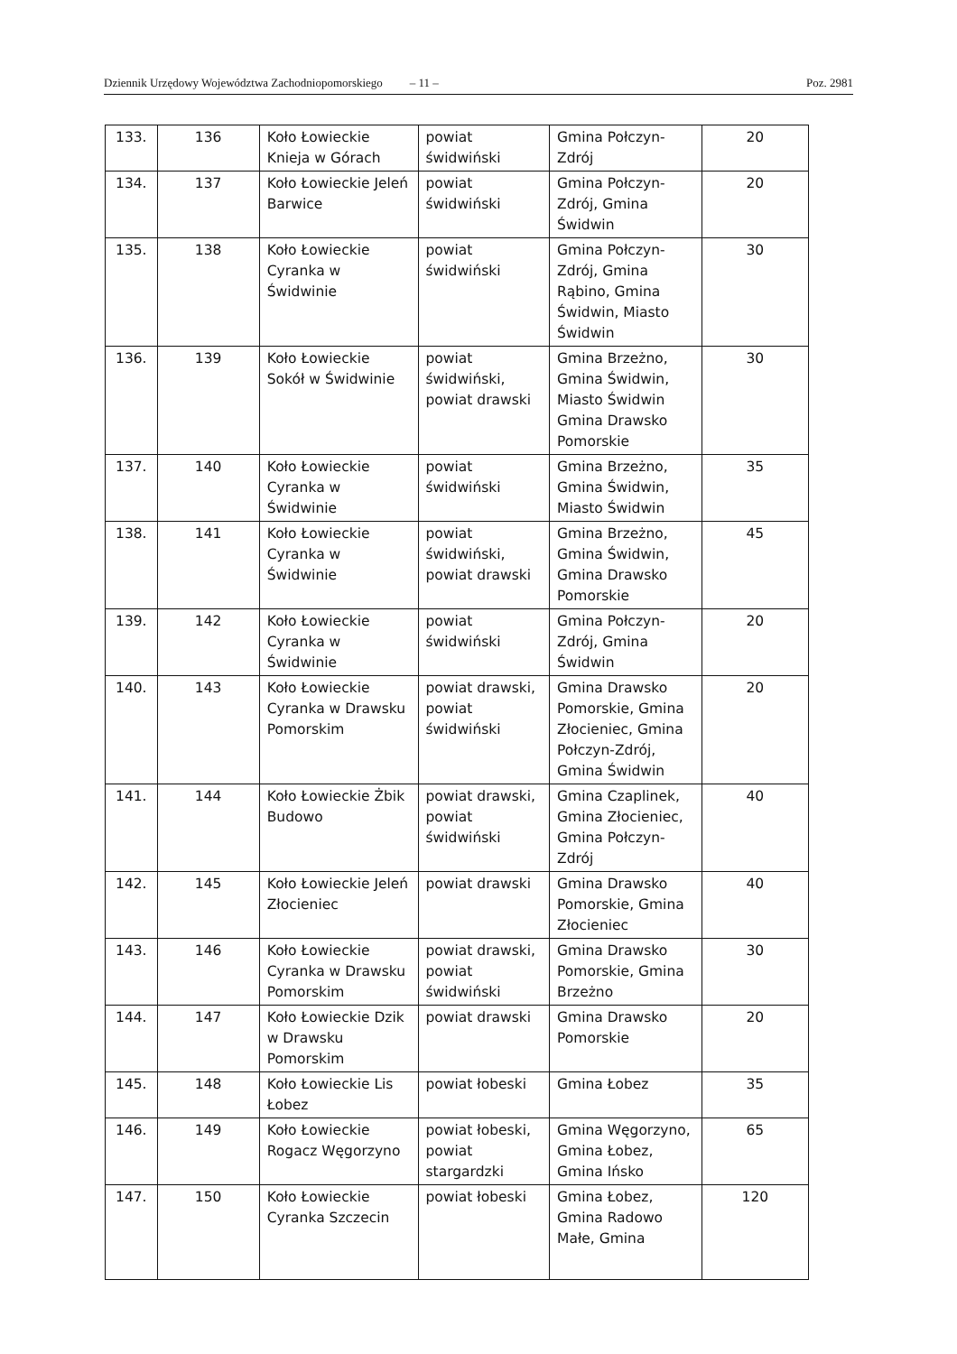Dziennik Urzędowy Województwa Zachodniopomorskiego – 11 – Poz. 2981
| 133. | 136 | Koło Łowieckie Knieja w Górach | powiat świdwiński | Gmina Połczyn-Zdrój | 20 |
| 134. | 137 | Koło Łowieckie Jeleń Barwice | powiat świdwiński | Gmina Połczyn-Zdrój, Gmina Świdwin | 20 |
| 135. | 138 | Koło Łowieckie Cyranka w Świdwinie | powiat świdwiński | Gmina Połczyn-Zdrój, Gmina Rąbino, Gmina Świdwin, Miasto Świdwin | 30 |
| 136. | 139 | Koło Łowieckie Sokół w Świdwinie | powiat świdwiński, powiat drawski | Gmina Brzeżno, Gmina Świdwin, Miasto Świdwin Gmina Drawsko Pomorskie | 30 |
| 137. | 140 | Koło Łowieckie Cyranka w Świdwinie | powiat świdwiński | Gmina Brzeżno, Gmina Świdwin, Miasto Świdwin | 35 |
| 138. | 141 | Koło Łowieckie Cyranka w Świdwinie | powiat świdwiński, powiat drawski | Gmina Brzeżno, Gmina Świdwin, Gmina Drawsko Pomorskie | 45 |
| 139. | 142 | Koło Łowieckie Cyranka w Świdwinie | powiat świdwiński | Gmina Połczyn-Zdrój, Gmina Świdwin | 20 |
| 140. | 143 | Koło Łowieckie Cyranka w Drawsku Pomorskim | powiat drawski, powiat świdwiński | Gmina Drawsko Pomorskie, Gmina Złocieniec, Gmina Połczyn-Zdrój, Gmina Świdwin | 20 |
| 141. | 144 | Koło Łowieckie Żbik Budowo | powiat drawski, powiat świdwiński | Gmina Czaplinek, Gmina Złocieniec, Gmina Połczyn-Zdrój | 40 |
| 142. | 145 | Koło Łowieckie Jeleń Złocieniec | powiat drawski | Gmina Drawsko Pomorskie, Gmina Złocieniec | 40 |
| 143. | 146 | Koło Łowieckie Cyranka w Drawsku Pomorskim | powiat drawski, powiat świdwiński | Gmina Drawsko Pomorskie, Gmina Brzeżno | 30 |
| 144. | 147 | Koło Łowieckie Dzik w Drawsku Pomorskim | powiat drawski | Gmina Drawsko Pomorskie | 20 |
| 145. | 148 | Koło Łowieckie Lis Łobez | powiat łobeski | Gmina Łobez | 35 |
| 146. | 149 | Koło Łowieckie Rogacz Węgorzyno | powiat łobeski, powiat stargardzki | Gmina Węgorzyno, Gmina Łobez, Gmina Ińsko | 65 |
| 147. | 150 | Koło Łowieckie Cyranka Szczecin | powiat łobeski | Gmina Łobez, Gmina Radowo Małe, Gmina | 120 |